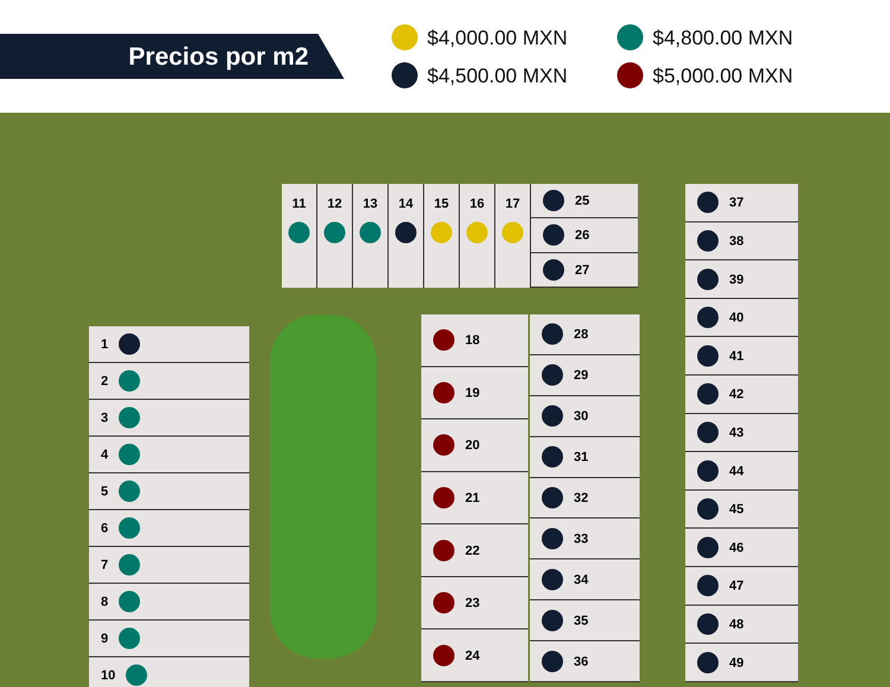Precios por m2
$4,000.00 MXN
$4,800.00 MXN
$4,500.00 MXN
$5,000.00 MXN
1
2
3
4
5
6
7
8
9
10
11 12 13 14 15 16 17
25
26
27
18
19
20
21
22
23
24
28
29
30
31
32
33
34
35
36
37
38
39
40
41
42
43
44
45
46
47
48
49